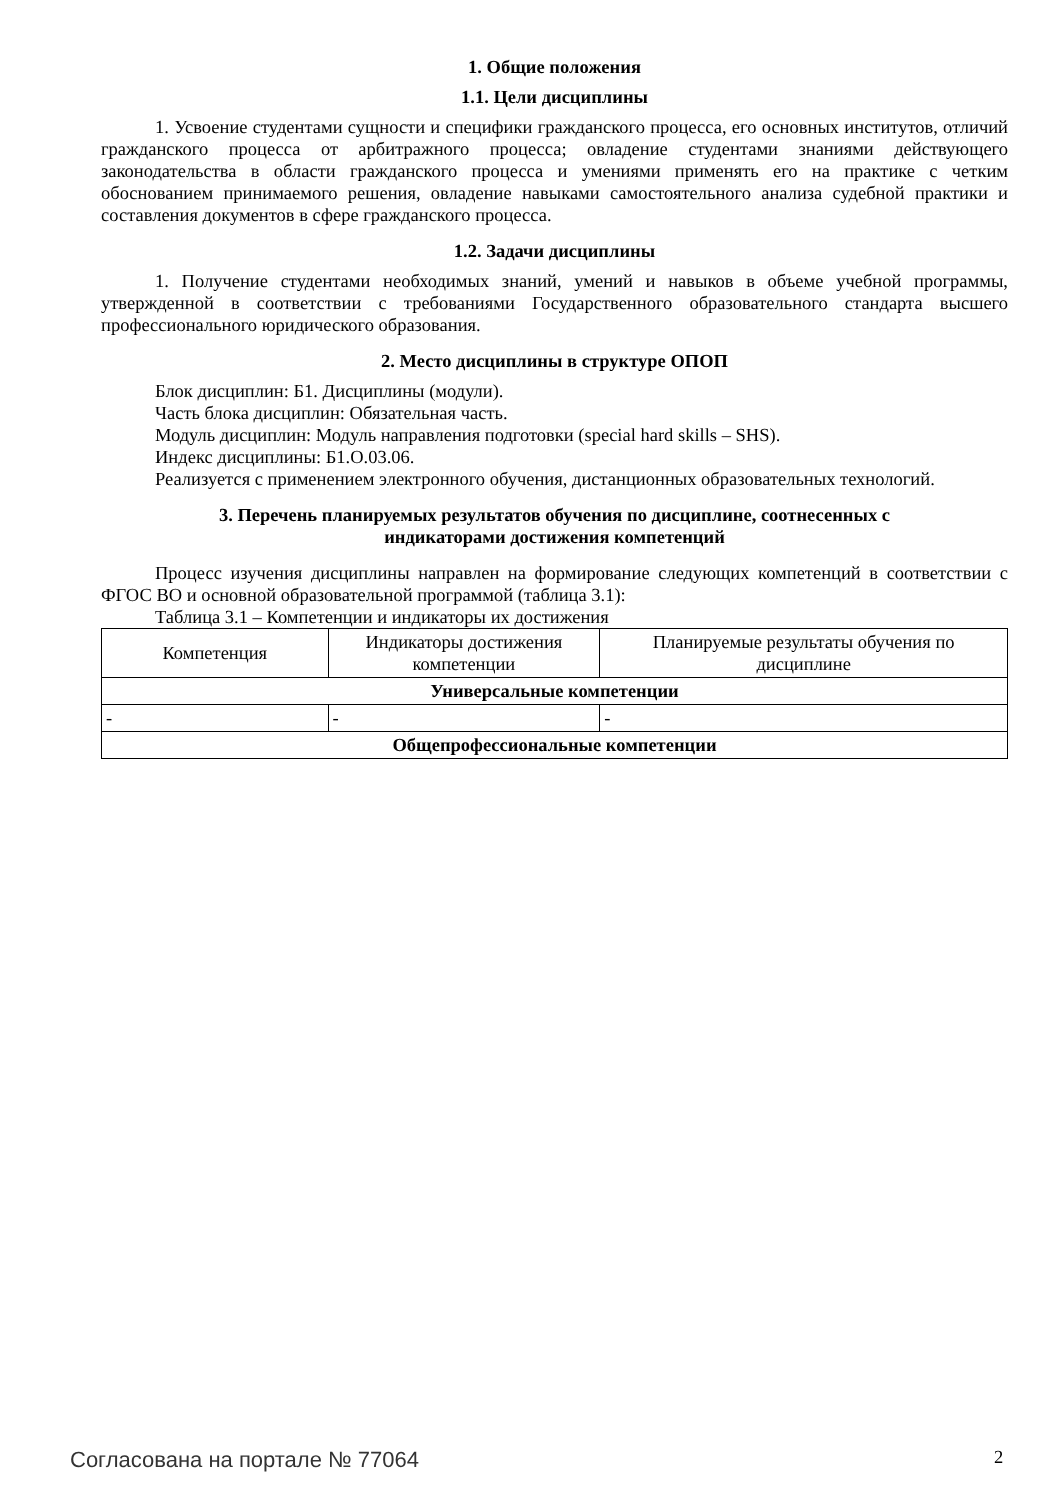1. Общие положения
1.1. Цели дисциплины
1. Усвоение студентами сущности и специфики гражданского процесса, его основных институтов, отличий гражданского процесса от арбитражного процесса; овладение студентами знаниями действующего законодательства в области гражданского процесса и умениями применять его на практике с четким обоснованием принимаемого решения, овладение навыками самостоятельного анализа судебной практики и составления документов в сфере гражданского процесса.
1.2. Задачи дисциплины
1. Получение студентами необходимых знаний, умений и навыков в объеме учебной программы, утвержденной в соответствии с требованиями Государственного образовательного стандарта высшего профессионального юридического образования.
2. Место дисциплины в структуре ОПОП
Блок дисциплин: Б1. Дисциплины (модули).
Часть блока дисциплин: Обязательная часть.
Модуль дисциплин: Модуль направления подготовки (special hard skills – SHS).
Индекс дисциплины: Б1.О.03.06.
Реализуется с применением электронного обучения, дистанционных образовательных технологий.
3. Перечень планируемых результатов обучения по дисциплине, соотнесенных с
индикаторами достижения компетенций
Процесс изучения дисциплины направлен на формирование следующих компетенций в соответствии с ФГОС ВО и основной образовательной программой (таблица 3.1):
Таблица 3.1 – Компетенции и индикаторы их достижения
| Компетенция | Индикаторы достижения компетенции | Планируемые результаты обучения по дисциплине |
| --- | --- | --- |
| Универсальные компетенции | | |
| - | - | - |
| Общепрофессиональные компетенции | | |
Согласована на портале № 77064 2